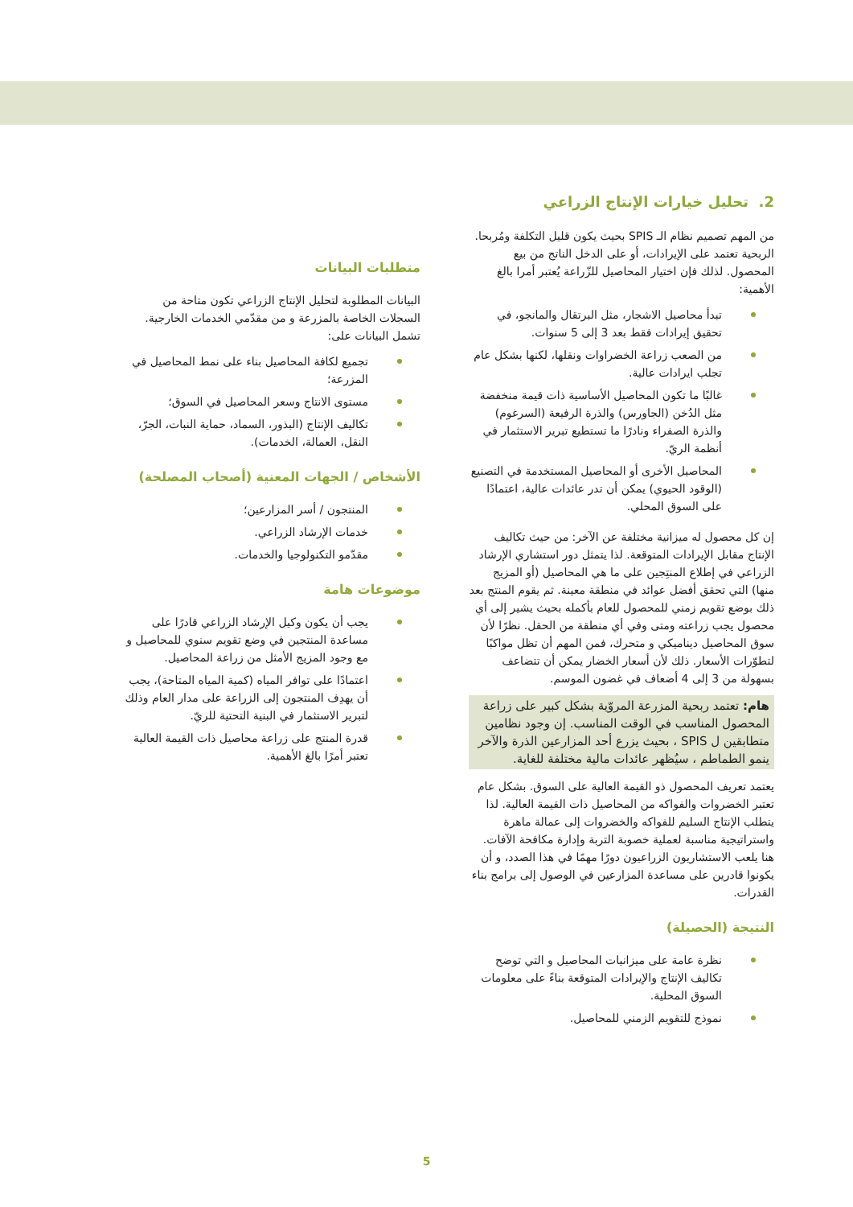2. تحليل خيارات الإنتاج الزراعي
من المهم تصميم نظام الـ SPIS بحيث يكون قليل التكلفة ومُربحا. الربحية تعتمد على الإيرادات، أو على الدخل الناتج من بيع المحصول. لذلك فإن اختيار المحاصيل للزّراعة يُعتبر أمرا بالغ الأهمية:
تبدأ محاصيل الاشجار، مثل البرتقال والمانجو، في تحقيق إيرادات فقط بعد 3 إلى 5 سنوات.
من الصعب زراعة الخضراوات ونقلها، لكنها بشكل عام تجلب ايرادات عالية.
غالبًا ما تكون المحاصيل الأساسية ذات قيمة منخفضة مثل الدُخن (الجاورس) والذرة الرفيعة (السرغوم) والذرة الصفراء ونادرًا ما تستطيع تبرير الاستثمار في أنظمة الريّ.
المحاصيل الأخرى أو المحاصيل المستخدمة في التصنيع (الوقود الحيوي) يمكن أن تدر عائدات عالية، اعتمادًا على السوق المحلي.
إن كل محصول له ميزانية مختلفة عن الآخر: من حيث تكاليف الإنتاج مقابل الإيرادات المتوقعة. لذا يتمثل دور استشاري الإرشاد الزراعي في إطلاع المنتِجين على ما هي المحاصيل (أو المزيج منها) التي تحقق أفضل عوائد في منطقة معينة. ثم يقوم المنتج بعد ذلك بوضع تقويم زمني للمحصول للعام بأكمله بحيث يشير إلى أي محصول يجب زراعته ومتى وفي أي منطقة من الحقل. نظرًا لأن سوق المحاصيل ديناميكي و متحرك، فمن المهم أن تظل مواكبًا لتطوّرات الأسعار. ذلك لأن أسعار الخضار يمكن أن تتضاعف بسهولة من 3 إلى 4 أضعاف في غضون الموسم.
هام: تعتمد ربحية المزرعة المروّية بشكل كبير على زراعة المحصول المناسب في الوقت المناسب. إن وجود نظامين متطابقين ل SPIS ، بحيث يزرع أحد المزارعين الذرة والآخر ينمو الطماطم ، سيُظهر عائدات مالية مختلفة للغاية.
يعتمد تعريف المحصول ذو القيمة العالية على السوق. بشكل عام تعتبر الخضروات والفواكه من المحاصيل ذات القيمة العالية. لذا يتطلب الإنتاج السليم للفواكه والخضروات إلى عمالة ماهرة واستراتيجية مناسبة لعملية خصوبة التربة وإدارة مكافحة الآفات. هنا يلعب الاستشاريون الزراعيون دورًا مهمًا في هذا الصدد، و أن يكونوا قادرين على مساعدة المزارعين في الوصول إلى برامج بناء القدرات.
النتيجة (الحصيلة)
نظرة عامة على ميزانيات المحاصيل و التي توضح تكاليف الإنتاج والإيرادات المتوقعة بناءً على معلومات السوق المحلية.
نموذج للتقويم الزمني للمحاصيل.
متطلبات البيانات
البيانات المطلوبة لتحليل الإنتاج الزراعي تكون متاحة من السجلات الخاصة بالمزرعة و من مقدّمي الخدمات الخارجية. تشمل البيانات على:
تجميع لكافة المحاصيل بناء على نمط المحاصيل في المزرعة؛
مستوى الانتاج وسعر المحاصيل في السوق؛
تكاليف الإنتاج (البذور، السماد، حماية النبات، الجرّ، النقل، العمالة، الخدمات).
الأشخاص / الجهات المعنية (أصحاب المصلحة)
المنتجون / أسر المزارعين؛
خدمات الإرشاد الزراعي.
مقدّمو التكنولوجيا والخدمات.
موضوعات هامة
يجب أن يكون وكيل الإرشاد الزراعي قادرًا على مساعدة المنتجين في وضع تقويم سنوي للمحاصيل و مع وجود المزيج الأمثل من زراعة المحاصيل.
اعتمادًا على توافر المياه (كمية المياه المتاحة)، يجب أن يهدِف المنتجون إلى الزراعة على مدار العام وذلك لتبرير الاستثمار في البنية التحتية للريّ.
قدرة المنتج على زراعة محاصيل ذات القيمة العالية تعتبر أمرًا بالغ الأهمية.
5